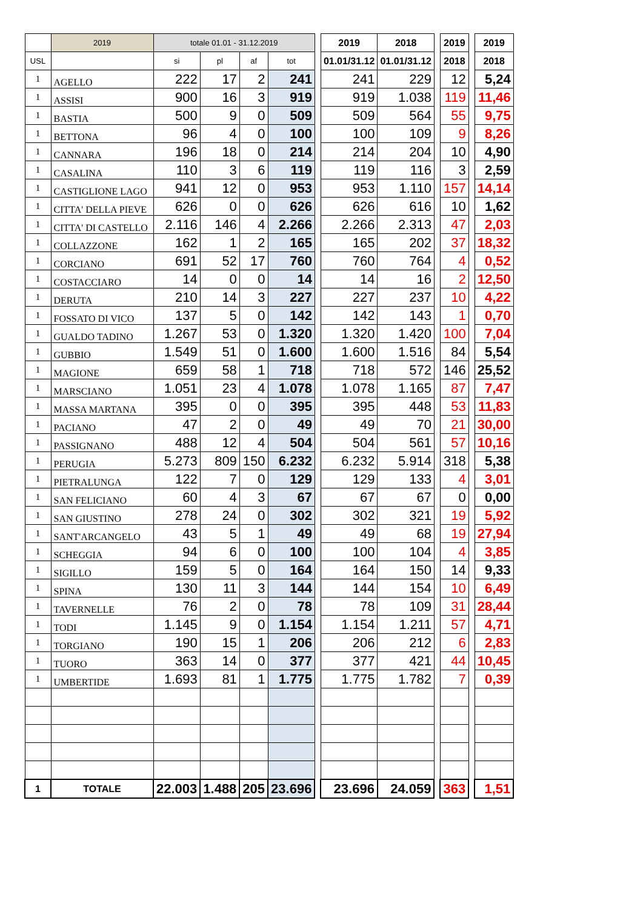| | 2019 | totale 01.01 - 31.12.2019 | | | | | 2019 | 2018 | | 2019 | | 2019 |
| --- | --- | --- | --- | --- | --- | --- | --- | --- | --- | --- | --- | --- |
| USL | | si | pl | af | tot | | 01.01/31.12 | 01.01/31.12 | | 2018 | | 2018 |
| 1 | AGELLO | 222 | 17 | 2 | 241 | | 241 | 229 | | 12 | | 5,24 |
| 1 | ASSISI | 900 | 16 | 3 | 919 | | 919 | 1.038 | | 119 | | 11,46 |
| 1 | BASTIA | 500 | 9 | 0 | 509 | | 509 | 564 | | 55 | | 9,75 |
| 1 | BETTONA | 96 | 4 | 0 | 100 | | 100 | 109 | | 9 | | 8,26 |
| 1 | CANNARA | 196 | 18 | 0 | 214 | | 214 | 204 | | 10 | | 4,90 |
| 1 | CASALINA | 110 | 3 | 6 | 119 | | 119 | 116 | | 3 | | 2,59 |
| 1 | CASTIGLIONE LAGO | 941 | 12 | 0 | 953 | | 953 | 1.110 | | 157 | | 14,14 |
| 1 | CITTA' DELLA PIEVE | 626 | 0 | 0 | 626 | | 626 | 616 | | 10 | | 1,62 |
| 1 | CITTA' DI CASTELLO | 2.116 | 146 | 4 | 2.266 | | 2.266 | 2.313 | | 47 | | 2,03 |
| 1 | COLLAZZONE | 162 | 1 | 2 | 165 | | 165 | 202 | | 37 | | 18,32 |
| 1 | CORCIANO | 691 | 52 | 17 | 760 | | 760 | 764 | | 4 | | 0,52 |
| 1 | COSTACCIARO | 14 | 0 | 0 | 14 | | 14 | 16 | | 2 | | 12,50 |
| 1 | DERUTA | 210 | 14 | 3 | 227 | | 227 | 237 | | 10 | | 4,22 |
| 1 | FOSSATO DI VICO | 137 | 5 | 0 | 142 | | 142 | 143 | | 1 | | 0,70 |
| 1 | GUALDO TADINO | 1.267 | 53 | 0 | 1.320 | | 1.320 | 1.420 | | 100 | | 7,04 |
| 1 | GUBBIO | 1.549 | 51 | 0 | 1.600 | | 1.600 | 1.516 | | 84 | | 5,54 |
| 1 | MAGIONE | 659 | 58 | 1 | 718 | | 718 | 572 | | 146 | | 25,52 |
| 1 | MARSCIANO | 1.051 | 23 | 4 | 1.078 | | 1.078 | 1.165 | | 87 | | 7,47 |
| 1 | MASSA MARTANA | 395 | 0 | 0 | 395 | | 395 | 448 | | 53 | | 11,83 |
| 1 | PACIANO | 47 | 2 | 0 | 49 | | 49 | 70 | | 21 | | 30,00 |
| 1 | PASSIGNANO | 488 | 12 | 4 | 504 | | 504 | 561 | | 57 | | 10,16 |
| 1 | PERUGIA | 5.273 | 809 | 150 | 6.232 | | 6.232 | 5.914 | | 318 | | 5,38 |
| 1 | PIETRALUNGA | 122 | 7 | 0 | 129 | | 129 | 133 | | 4 | | 3,01 |
| 1 | SAN FELICIANO | 60 | 4 | 3 | 67 | | 67 | 67 | | 0 | | 0,00 |
| 1 | SAN GIUSTINO | 278 | 24 | 0 | 302 | | 302 | 321 | | 19 | | 5,92 |
| 1 | SANT'ARCANGELO | 43 | 5 | 1 | 49 | | 49 | 68 | | 19 | | 27,94 |
| 1 | SCHEGGIA | 94 | 6 | 0 | 100 | | 100 | 104 | | 4 | | 3,85 |
| 1 | SIGILLO | 159 | 5 | 0 | 164 | | 164 | 150 | | 14 | | 9,33 |
| 1 | SPINA | 130 | 11 | 3 | 144 | | 144 | 154 | | 10 | | 6,49 |
| 1 | TAVERNELLE | 76 | 2 | 0 | 78 | | 78 | 109 | | 31 | | 28,44 |
| 1 | TODI | 1.145 | 9 | 0 | 1.154 | | 1.154 | 1.211 | | 57 | | 4,71 |
| 1 | TORGIANO | 190 | 15 | 1 | 206 | | 206 | 212 | | 6 | | 2,83 |
| 1 | TUORO | 363 | 14 | 0 | 377 | | 377 | 421 | | 44 | | 10,45 |
| 1 | UMBERTIDE | 1.693 | 81 | 1 | 1.775 | | 1.775 | 1.782 | | 7 | | 0,39 |
| 1 | TOTALE | 22.003 | 1.488 | 205 | 23.696 | | 23.696 | 24.059 | | 363 | | 1,51 |